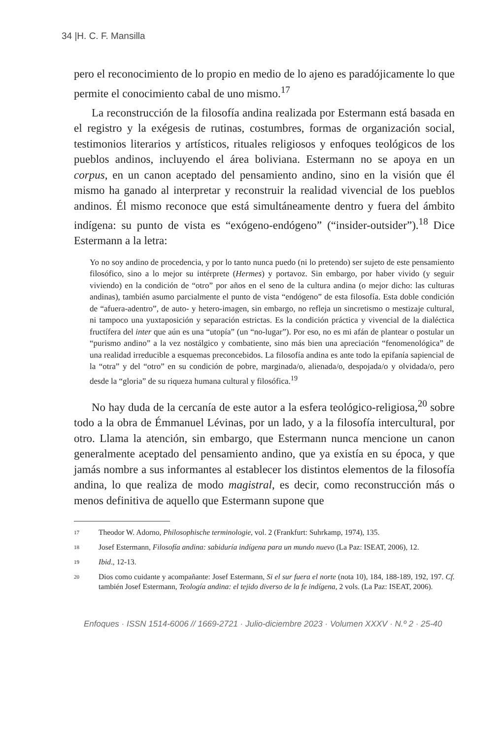34 |H. C. F. Mansilla
pero el reconocimiento de lo propio en medio de lo ajeno es paradójicamente lo que permite el conocimiento cabal de uno mismo.<sup>17</sup>
La reconstrucción de la filosofía andina realizada por Estermann está basada en el registro y la exégesis de rutinas, costumbres, formas de organización social, testimonios literarios y artísticos, rituales religiosos y enfoques teológicos de los pueblos andinos, incluyendo el área boliviana. Estermann no se apoya en un corpus, en un canon aceptado del pensamiento andino, sino en la visión que él mismo ha ganado al interpretar y reconstruir la realidad vivencial de los pueblos andinos. Él mismo reconoce que está simultáneamente dentro y fuera del ámbito indígena: su punto de vista es “exógeno-endógeno” (“insider-outsider”).<sup>18</sup> Dice Estermann a la letra:
Yo no soy andino de procedencia, y por lo tanto nunca puedo (ni lo pretendo) ser sujeto de este pensamiento filosófico, sino a lo mejor su intérprete (Hermes) y portavoz. Sin embargo, por haber vivido (y seguir viviendo) en la condición de “otro” por años en el seno de la cultura andina (o mejor dicho: las culturas andinas), también asumo parcialmente el punto de vista “endógeno” de esta filosofía. Esta doble condición de “afuera-adentro”, de auto- y hetero-imagen, sin embargo, no refleja un sincretismo o mestizaje cultural, ni tampoco una yuxtaposición y separación estrictas. Es la condición práctica y vivencial de la dialéctica fructífera del inter que aún es una “utopía” (un “no-lugar”). Por eso, no es mi afán de plantear o postular un “purismo andino” a la vez nostálgico y combatiente, sino más bien una apreciación “fenomenológica” de una realidad irreducible a esquemas preconcebidos. La filosofía andina es ante todo la epifanía sapiencial de la “otra” y del “otro” en su condición de pobre, marginada/o, alienada/o, despojada/o y olvidada/o, pero desde la “gloria” de su riqueza humana cultural y filosófica.<sup>19</sup>
No hay duda de la cercanía de este autor a la esfera teológico-religiosa,<sup>20</sup> sobre todo a la obra de Émmanuel Lévinas, por un lado, y a la filosofía intercultural, por otro. Llama la atención, sin embargo, que Estermann nunca mencione un canon generalmente aceptado del pensamiento andino, que ya existía en su época, y que jamás nombre a sus informantes al establecer los distintos elementos de la filosofía andina, lo que realiza de modo magistral, es decir, como reconstrucción más o menos definitiva de aquello que Estermann supone que
17
Theodor W. Adorno, Philosophische terminologie, vol. 2 (Frankfurt: Suhrkamp, 1974), 135.
18
Josef Estermann, Filosofía andina: sabiduría indígena para un mundo nuevo (La Paz: ISEAT, 2006), 12.
19
Ibid., 12-13.
20
Dios como cuidante y acompañante: Josef Estermann, Si el sur fuera el norte (nota 10), 184, 188-189, 192, 197. Cf. también Josef Estermann, Teología andina: el tejido diverso de la fe indígena, 2 vols. (La Paz: ISEAT, 2006).
Enfoques · ISSN 1514-6006 // 1669-2721 · Julio-diciembre 2023 · Volumen XXXV · N.º 2 · 25-40